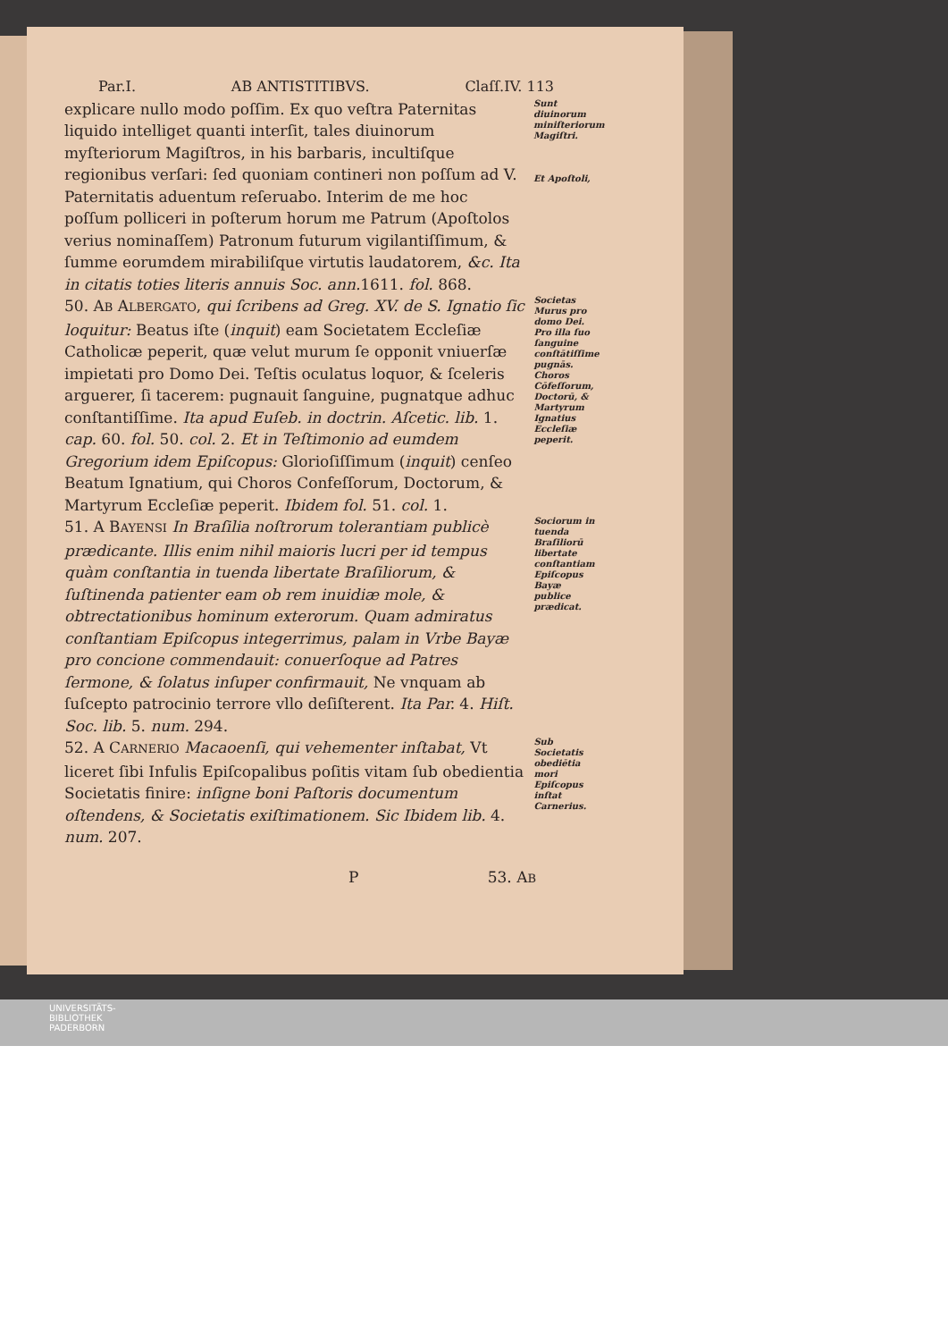Par.I. AB ANTISTITIBVS. Claſſ.IV. 113
explicare nullo modo poſſim. Ex quo veſtra Paternitas liquido intelliget quanti interſit, tales diuinorum myſteriorum Magiſtros, in his barbaris, incultiſque regionibus verſari: ſed quoniam contineri non poſſum ad V. Paternitatis aduentum reſeruabo. Interim de me hoc poſſum polliceri in poſterum horum me Patrum (Apoſtolos verius nominaſſem) Patronum futurum vigilantiſſimum, & ſumme eorumdem mirabiliſque virtutis laudatorem, &c. Ita in citatis toties literis annuis Soc. ann. 1611. fol. 868.
Sunt diuinorum miniſteriorum Magiſtri.
Et Apoſtoli,
50. AB ALBERGATO, qui ſcribens ad Greg. XV. de S. Ignatio ſic loquitur: Beatus iſte (inquit) eam Societatem Eccleſiæ Catholicæ peperit, quæ velut murum ſe opponit vniuerſæ impietati pro Domo Dei. Teſtis oculatus loquor, & ſceleris arguerer, ſi tacerem: pugnauit ſanguine, pugnatque adhuc conſtantiſſime. Ita apud Euſeb. in doctrin. Aſcetic. lib. 1. cap. 60. fol. 50. col. 2. Et in Teſtimonio ad eumdem Gregorium idem Epiſcopus: Glorioſiſſimum (inquit) cenſeo Beatum Ignatium, qui Choros Confeſſorum, Doctorum, & Martyrum Eccleſiæ peperit. Ibidem fol. 51. col. 1.
Societas Murus pro domo Dei.
Pro illa ſuo ſanguine conſtātiſſime pugnās.
Choros Cōfeſſorum, Doctorū, & Martyrum Ignatius Eccleſiæ peperit.
51. A BAYENSI In Braſilia noſtrorum tolerantiam publicè prædicante. Illis enim nihil maioris lucri per id tempus quàm conſtantia in tuenda libertate Braſiliorum, & ſuſtinenda patienter eam ob rem inuidiæ mole, & obtrectationibus hominum exterorum. Quam admiratus conſtantiam Epiſcopus integerrimus, palam in Vrbe Bayæ pro concione commendauit: conuerſoque ad Patres ſermone, & ſolatus inſuper confirmauit, Ne vnquam ab ſuſcepto patrocinio terrore vllo deſiſterent. Ita Par. 4. Hiſt. Soc. lib. 5. num. 294.
Sociorum in tuenda Braſiliorū libertate conſtantiam Epiſcopus Bayæ publice prædicat.
52. A CARNERIO Macaoenſi, qui vehementer inſtabat, Vt liceret ſibi Infulis Epiſcopalibus poſitis vitam ſub obedientia Societatis finire: inſigne boni Paſtoris documentum oſtendens, & Societatis exiſtimationem. Sic Ibidem lib. 4. num. 207.
Sub Societatis obediētia mori Epiſcopus inſtat Carnerius.
P 53. AB
UNIVERSITÄTS-
BIBLIOTHEK
PADERBORN